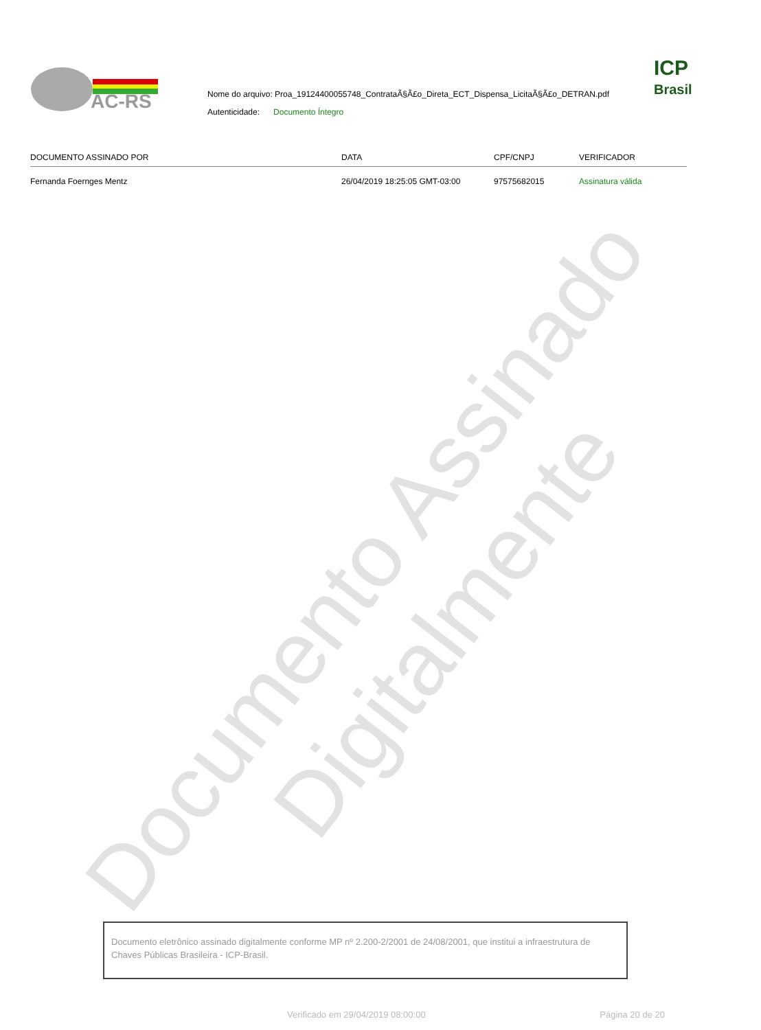Documento Assinado Digitalmente
AC-RS
Nome do arquivo: Proa_19124400055748_ContrataÃ§Ã£o_Direta_ECT_Dispensa_LicitaÃ§Ã£o_DETRAN.pdf
Autenticidade: Documento Íntegro
ICP
Brasil
| DOCUMENTO ASSINADO POR | DATA | CPF/CNPJ | VERIFICADOR |
| --- | --- | --- | --- |
| Fernanda Foernges Mentz | 26/04/2019 18:25:05 GMT-03:00 | 97575682015 | Assinatura válida |
Documento eletrônico assinado digitalmente conforme MP nº 2.200-2/2001 de 24/08/2001, que institui a infraestrutura de Chaves Públicas Brasileira - ICP-Brasil.
Verificado em 29/04/2019 08:00:00 Página 20 de 20